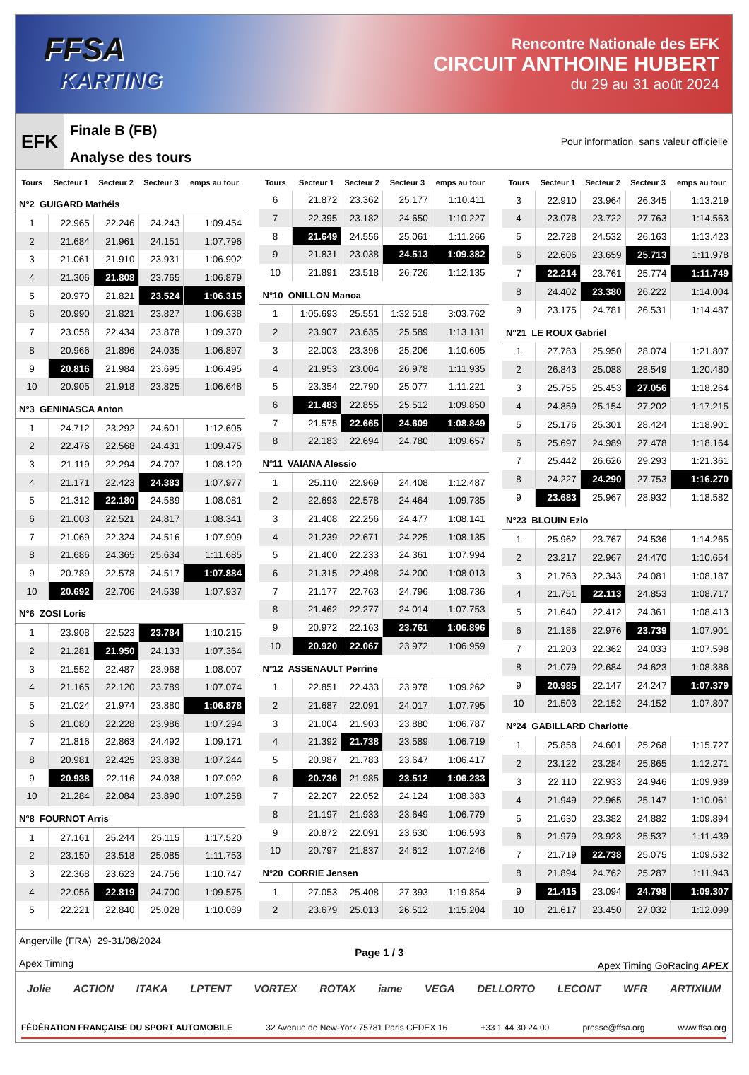FFSA
KARTING
Rencontre Nationale des EFK
CIRCUIT ANTHOINE HUBERT
du 29 au 31 août 2024
EFK
Finale B (FB)
Analyse des tours
Pour information, sans valeur officielle
| Tours | Secteur 1 | Secteur 2 | Secteur 3 | emps au tour |
| --- | --- | --- | --- | --- |
| N°2 GUIGARD Mathéis | | | | |
| 1 | 22.965 | 22.246 | 24.243 | 1:09.454 |
| 2 | 21.684 | 21.961 | 24.151 | 1:07.796 |
| 3 | 21.061 | 21.910 | 23.931 | 1:06.902 |
| 4 | 21.306 | 21.808 | 23.765 | 1:06.879 |
| 5 | 20.970 | 21.821 | 23.524 | 1:06.315 |
| 6 | 20.990 | 21.821 | 23.827 | 1:06.638 |
| 7 | 23.058 | 22.434 | 23.878 | 1:09.370 |
| 8 | 20.966 | 21.896 | 24.035 | 1:06.897 |
| 9 | 20.816 | 21.984 | 23.695 | 1:06.495 |
| 10 | 20.905 | 21.918 | 23.825 | 1:06.648 |
| N°3 GENINASCA Anton | | | | |
| 1 | 24.712 | 23.292 | 24.601 | 1:12.605 |
| 2 | 22.476 | 22.568 | 24.431 | 1:09.475 |
| 3 | 21.119 | 22.294 | 24.707 | 1:08.120 |
| 4 | 21.171 | 22.423 | 24.383 | 1:07.977 |
| 5 | 21.312 | 22.180 | 24.589 | 1:08.081 |
| 6 | 21.003 | 22.521 | 24.817 | 1:08.341 |
| 7 | 21.069 | 22.324 | 24.516 | 1:07.909 |
| 8 | 21.686 | 24.365 | 25.634 | 1:11.685 |
| 9 | 20.789 | 22.578 | 24.517 | 1:07.884 |
| 10 | 20.692 | 22.706 | 24.539 | 1:07.937 |
| N°6 ZOSI Loris | | | | |
| 1 | 23.908 | 22.523 | 23.784 | 1:10.215 |
| 2 | 21.281 | 21.950 | 24.133 | 1:07.364 |
| 3 | 21.552 | 22.487 | 23.968 | 1:08.007 |
| 4 | 21.165 | 22.120 | 23.789 | 1:07.074 |
| 5 | 21.024 | 21.974 | 23.880 | 1:06.878 |
| 6 | 21.080 | 22.228 | 23.986 | 1:07.294 |
| 7 | 21.816 | 22.863 | 24.492 | 1:09.171 |
| 8 | 20.981 | 22.425 | 23.838 | 1:07.244 |
| 9 | 20.938 | 22.116 | 24.038 | 1:07.092 |
| 10 | 21.284 | 22.084 | 23.890 | 1:07.258 |
| N°8 FOURNOT Arris | | | | |
| 1 | 27.161 | 25.244 | 25.115 | 1:17.520 |
| 2 | 23.150 | 23.518 | 25.085 | 1:11.753 |
| 3 | 22.368 | 23.623 | 24.756 | 1:10.747 |
| 4 | 22.056 | 22.819 | 24.700 | 1:09.575 |
| 5 | 22.221 | 22.840 | 25.028 | 1:10.089 |
| Tours | Secteur 1 | Secteur 2 | Secteur 3 | emps au tour |
| --- | --- | --- | --- | --- |
| 6 | 21.872 | 23.362 | 25.177 | 1:10.411 |
| 7 | 22.395 | 23.182 | 24.650 | 1:10.227 |
| 8 | 21.649 | 24.556 | 25.061 | 1:11.266 |
| 9 | 21.831 | 23.038 | 24.513 | 1:09.382 |
| 10 | 21.891 | 23.518 | 26.726 | 1:12.135 |
| N°10 ONILLON Manoa | | | | |
| 1 | 1:05.693 | 25.551 | 1:32.518 | 3:03.762 |
| 2 | 23.907 | 23.635 | 25.589 | 1:13.131 |
| 3 | 22.003 | 23.396 | 25.206 | 1:10.605 |
| 4 | 21.953 | 23.004 | 26.978 | 1:11.935 |
| 5 | 23.354 | 22.790 | 25.077 | 1:11.221 |
| 6 | 21.483 | 22.855 | 25.512 | 1:09.850 |
| 7 | 21.575 | 22.665 | 24.609 | 1:08.849 |
| 8 | 22.183 | 22.694 | 24.780 | 1:09.657 |
| N°11 VAIANA Alessio | | | | |
| 1 | 25.110 | 22.969 | 24.408 | 1:12.487 |
| 2 | 22.693 | 22.578 | 24.464 | 1:09.735 |
| 3 | 21.408 | 22.256 | 24.477 | 1:08.141 |
| 4 | 21.239 | 22.671 | 24.225 | 1:08.135 |
| 5 | 21.400 | 22.233 | 24.361 | 1:07.994 |
| 6 | 21.315 | 22.498 | 24.200 | 1:08.013 |
| 7 | 21.177 | 22.763 | 24.796 | 1:08.736 |
| 8 | 21.462 | 22.277 | 24.014 | 1:07.753 |
| 9 | 20.972 | 22.163 | 23.761 | 1:06.896 |
| 10 | 20.920 | 22.067 | 23.972 | 1:06.959 |
| N°12 ASSENAULT Perrine | | | | |
| 1 | 22.851 | 22.433 | 23.978 | 1:09.262 |
| 2 | 21.687 | 22.091 | 24.017 | 1:07.795 |
| 3 | 21.004 | 21.903 | 23.880 | 1:06.787 |
| 4 | 21.392 | 21.738 | 23.589 | 1:06.719 |
| 5 | 20.987 | 21.783 | 23.647 | 1:06.417 |
| 6 | 20.736 | 21.985 | 23.512 | 1:06.233 |
| 7 | 22.207 | 22.052 | 24.124 | 1:08.383 |
| 8 | 21.197 | 21.933 | 23.649 | 1:06.779 |
| 9 | 20.872 | 22.091 | 23.630 | 1:06.593 |
| 10 | 20.797 | 21.837 | 24.612 | 1:07.246 |
| N°20 CORRIE Jensen | | | | |
| 1 | 27.053 | 25.408 | 27.393 | 1:19.854 |
| 2 | 23.679 | 25.013 | 26.512 | 1:15.204 |
| Tours | Secteur 1 | Secteur 2 | Secteur 3 | emps au tour |
| --- | --- | --- | --- | --- |
| 3 | 22.910 | 23.964 | 26.345 | 1:13.219 |
| 4 | 23.078 | 23.722 | 27.763 | 1:14.563 |
| 5 | 22.728 | 24.532 | 26.163 | 1:13.423 |
| 6 | 22.606 | 23.659 | 25.713 | 1:11.978 |
| 7 | 22.214 | 23.761 | 25.774 | 1:11.749 |
| 8 | 24.402 | 23.380 | 26.222 | 1:14.004 |
| 9 | 23.175 | 24.781 | 26.531 | 1:14.487 |
| N°21 LE ROUX Gabriel | | | | |
| 1 | 27.783 | 25.950 | 28.074 | 1:21.807 |
| 2 | 26.843 | 25.088 | 28.549 | 1:20.480 |
| 3 | 25.755 | 25.453 | 27.056 | 1:18.264 |
| 4 | 24.859 | 25.154 | 27.202 | 1:17.215 |
| 5 | 25.176 | 25.301 | 28.424 | 1:18.901 |
| 6 | 25.697 | 24.989 | 27.478 | 1:18.164 |
| 7 | 25.442 | 26.626 | 29.293 | 1:21.361 |
| 8 | 24.227 | 24.290 | 27.753 | 1:16.270 |
| 9 | 23.683 | 25.967 | 28.932 | 1:18.582 |
| N°23 BLOUIN Ezio | | | | |
| 1 | 25.962 | 23.767 | 24.536 | 1:14.265 |
| 2 | 23.217 | 22.967 | 24.470 | 1:10.654 |
| 3 | 21.763 | 22.343 | 24.081 | 1:08.187 |
| 4 | 21.751 | 22.113 | 24.853 | 1:08.717 |
| 5 | 21.640 | 22.412 | 24.361 | 1:08.413 |
| 6 | 21.186 | 22.976 | 23.739 | 1:07.901 |
| 7 | 21.203 | 22.362 | 24.033 | 1:07.598 |
| 8 | 21.079 | 22.684 | 24.623 | 1:08.386 |
| 9 | 20.985 | 22.147 | 24.247 | 1:07.379 |
| 10 | 21.503 | 22.152 | 24.152 | 1:07.807 |
| N°24 GABILLARD Charlotte | | | | |
| 1 | 25.858 | 24.601 | 25.268 | 1:15.727 |
| 2 | 23.122 | 23.284 | 25.865 | 1:12.271 |
| 3 | 22.110 | 22.933 | 24.946 | 1:09.989 |
| 4 | 21.949 | 22.965 | 25.147 | 1:10.061 |
| 5 | 21.630 | 23.382 | 24.882 | 1:09.894 |
| 6 | 21.979 | 23.923 | 25.537 | 1:11.439 |
| 7 | 21.719 | 22.738 | 25.075 | 1:09.532 |
| 8 | 21.894 | 24.762 | 25.287 | 1:11.943 |
| 9 | 21.415 | 23.094 | 24.798 | 1:09.307 |
| 10 | 21.617 | 23.450 | 27.032 | 1:12.099 |
Angerville (FRA) 29-31/08/2024
Apex Timing
Page 1 / 3 Apex Timing GoRacing APEX
Jolie ACTION ITAKA LPTENT VORTEX ROTAX iame VEGA DELLORTO LECONT WFR ARTIXIUM
FÉDÉRATION FRANÇAISE DU SPORT AUTOMOBILE 32 Avenue de New-York 75781 Paris CEDEX 16 +33 1 44 30 24 00 presse@ffsa.org www.ffsa.org